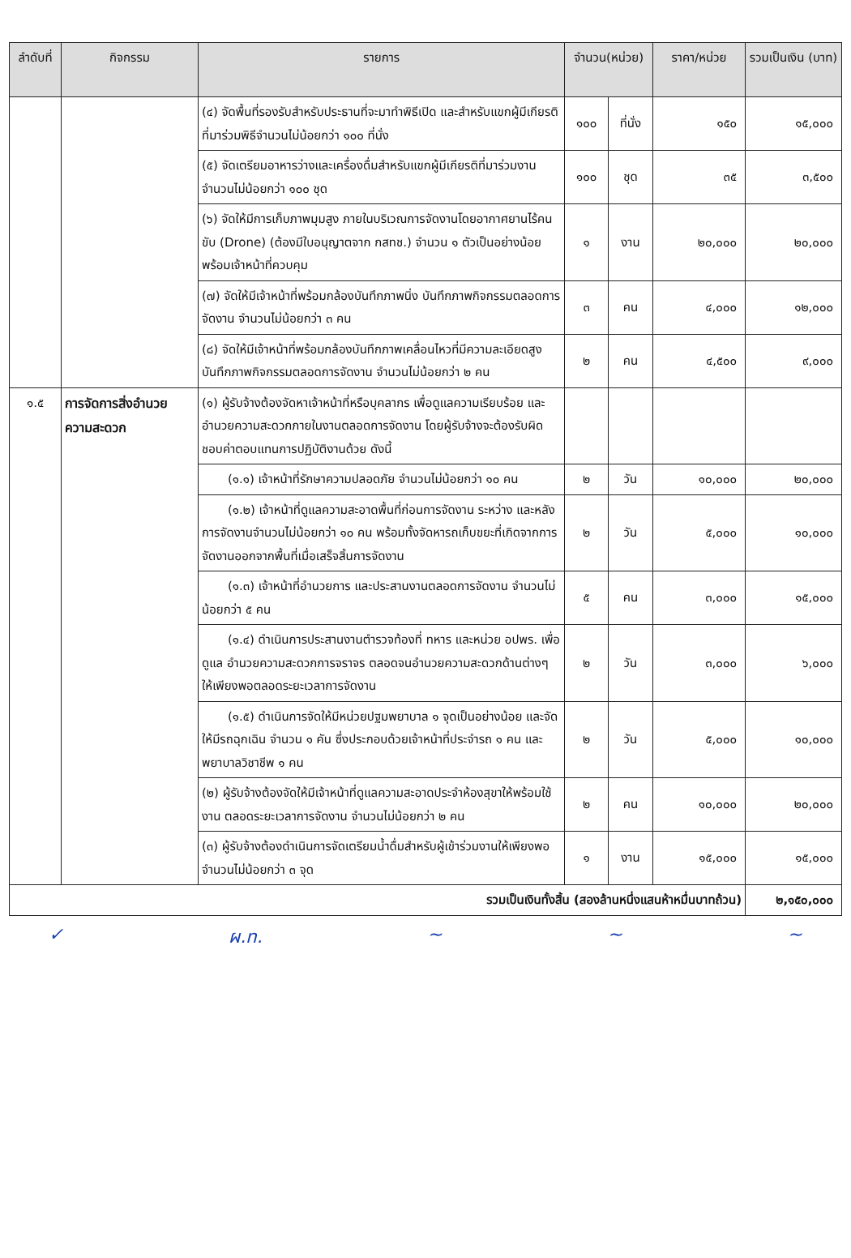| ลำดับที่ | กิจกรรม | รายการ | จำนวน(หน่วย) | | ราคา/หน่วย | รวมเป็นเงิน (บาท) |
| --- | --- | --- | --- | --- | --- | --- |
| | | (๔) จัดพื้นที่รองรับสำหรับประธานที่จะมาทำพิธีเปิด และสำหรับแขกผู้มีเกียรติที่มาร่วมพิธีจำนวนไม่น้อยกว่า ๑๐๐ ที่นั่ง | ๑๐๐ | ที่นั่ง | ๑๕๐ | ๑๕,๐๐๐ |
| | | (๕) จัดเตรียมอาหารว่างและเครื่องดื่มสำหรับแขกผู้มีเกียรติที่มาร่วมงาน จำนวนไม่น้อยกว่า ๑๐๐ ชุด | ๑๐๐ | ชุด | ๓๕ | ๓,๕๐๐ |
| | | (๖) จัดให้มีการเก็บภาพมุมสูง ภายในบริเวณการจัดงานโดยอากาศยานไร้คนขับ (Drone) (ต้องมีใบอนุญาตจาก กสทช.) จำนวน ๑ ตัวเป็นอย่างน้อย พร้อมเจ้าหน้าที่ควบคุม | ๑ | งาน | ๒๐,๐๐๐ | ๒๐,๐๐๐ |
| | | (๗) จัดให้มีเจ้าหน้าที่พร้อมกล้องบันทึกภาพนิ่ง บันทึกภาพกิจกรรมตลอดการจัดงาน จำนวนไม่น้อยกว่า ๓ คน | ๓ | คน | ๔,๐๐๐ | ๑๒,๐๐๐ |
| | | (๘) จัดให้มีเจ้าหน้าที่พร้อมกล้องบันทึกภาพเคลื่อนไหวที่มีความละเอียดสูง บันทึกภาพกิจกรรมตลอดการจัดงาน จำนวนไม่น้อยกว่า ๒ คน | ๒ | คน | ๔,๕๐๐ | ๙,๐๐๐ |
| ๑.๕ | การจัดการสิ่งอำนวยความสะดวก | (๑) ผู้รับจ้างต้องจัดหาเจ้าหน้าที่หรือบุคลากร เพื่อดูแลความเรียบร้อย และอำนวยความสะดวกภายในงานตลอดการจัดงาน โดยผู้รับจ้างจะต้องรับผิดชอบค่าตอบแทนการปฏิบัติงานด้วย ดังนี้ | | | | |
| | | (๑.๑) เจ้าหน้าที่รักษาความปลอดภัย จำนวนไม่น้อยกว่า ๑๐ คน | ๒ | วัน | ๑๐,๐๐๐ | ๒๐,๐๐๐ |
| | | (๑.๒) เจ้าหน้าที่ดูแลความสะอาดพื้นที่ก่อนการจัดงาน ระหว่าง และหลังการจัดงานจำนวนไม่น้อยกว่า ๑๐ คน พร้อมทั้งจัดหารถเก็บขยะที่เกิดจากการจัดงานออกจากพื้นที่เมื่อเสร็จสิ้นการจัดงาน | ๒ | วัน | ๕,๐๐๐ | ๑๐,๐๐๐ |
| | | (๑.๓) เจ้าหน้าที่อำนวยการ และประสานงานตลอดการจัดงาน จำนวนไม่น้อยกว่า ๕ คน | ๕ | คน | ๓,๐๐๐ | ๑๕,๐๐๐ |
| | | (๑.๔) ดำเนินการประสานงานตำรวจท้องที่ ทหาร และหน่วย อปพร. เพื่อดูแล อำนวยความสะดวกการจราจร ตลอดจนอำนวยความสะดวกด้านต่างๆ ให้เพียงพอตลอดระยะเวลาการจัดงาน | ๒ | วัน | ๓,๐๐๐ | ๖,๐๐๐ |
| | | (๑.๕) ดำเนินการจัดให้มีหน่วยปฐมพยาบาล ๑ จุดเป็นอย่างน้อย และจัดให้มีรถฉุกเฉิน จำนวน ๑ คัน ซึ่งประกอบด้วยเจ้าหน้าที่ประจำรถ ๑ คน และพยาบาลวิชาชีพ ๑ คน | ๒ | วัน | ๕,๐๐๐ | ๑๐,๐๐๐ |
| | | (๒) ผู้รับจ้างต้องจัดให้มีเจ้าหน้าที่ดูแลความสะอาดประจำห้องสุขาให้พร้อมใช้งาน ตลอดระยะเวลาการจัดงาน จำนวนไม่น้อยกว่า ๒ คน | ๒ | คน | ๑๐,๐๐๐ | ๒๐,๐๐๐ |
| | | (๓) ผู้รับจ้างต้องดำเนินการจัดเตรียมน้ำดื่มสำหรับผู้เข้าร่วมงานให้เพียงพอ จำนวนไม่น้อยกว่า ๓ จุด | ๑ | งาน | ๑๕,๐๐๐ | ๑๕,๐๐๐ |
| รวมเป็นเงินทั้งสิ้น (สองล้านหนึ่งแสนห้าหมื่นบาทถ้วน) | | | | | | ๒,๑๕๐,๐๐๐ |
✓ ผ.ท. ~ ~ ~